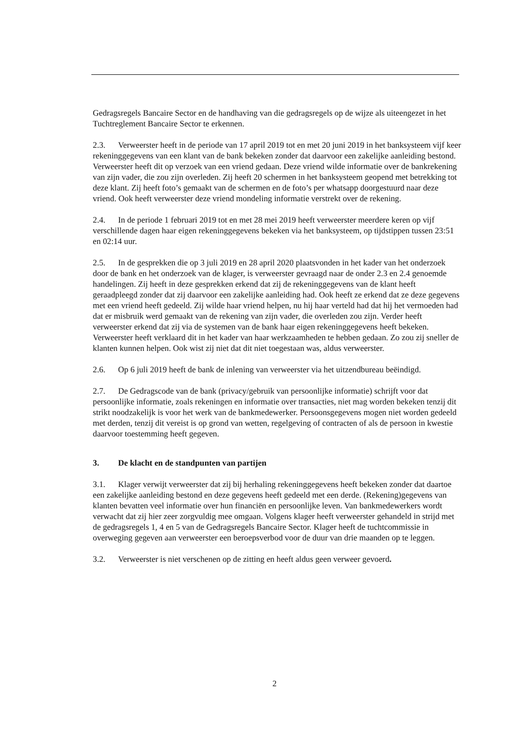Gedragsregels Bancaire Sector en de handhaving van die gedragsregels op de wijze als uiteengezet in het Tuchtreglement Bancaire Sector te erkennen.
2.3. Verweerster heeft in de periode van 17 april 2019 tot en met 20 juni 2019 in het banksysteem vijf keer rekeninggegevens van een klant van de bank bekeken zonder dat daarvoor een zakelijke aanleiding bestond. Verweerster heeft dit op verzoek van een vriend gedaan. Deze vriend wilde informatie over de bankrekening van zijn vader, die zou zijn overleden. Zij heeft 20 schermen in het banksysteem geopend met betrekking tot deze klant. Zij heeft foto’s gemaakt van de schermen en de foto’s per whatsapp doorgestuurd naar deze vriend. Ook heeft verweerster deze vriend mondeling informatie verstrekt over de rekening.
2.4. In de periode 1 februari 2019 tot en met 28 mei 2019 heeft verweerster meerdere keren op vijf verschillende dagen haar eigen rekeninggegevens bekeken via het banksysteem, op tijdstippen tussen 23:51 en 02:14 uur.
2.5. In de gesprekken die op 3 juli 2019 en 28 april 2020 plaatsvonden in het kader van het onderzoek door de bank en het onderzoek van de klager, is verweerster gevraagd naar de onder 2.3 en 2.4 genoemde handelingen. Zij heeft in deze gesprekken erkend dat zij de rekeninggegevens van de klant heeft geraadpleegd zonder dat zij daarvoor een zakelijke aanleiding had. Ook heeft ze erkend dat ze deze gegevens met een vriend heeft gedeeld. Zij wilde haar vriend helpen, nu hij haar verteld had dat hij het vermoeden had dat er misbruik werd gemaakt van de rekening van zijn vader, die overleden zou zijn. Verder heeft verweerster erkend dat zij via de systemen van de bank haar eigen rekeninggegevens heeft bekeken. Verweerster heeft verklaard dit in het kader van haar werkzaamheden te hebben gedaan. Zo zou zij sneller de klanten kunnen helpen. Ook wist zij niet dat dit niet toegestaan was, aldus verweerster.
2.6. Op 6 juli 2019 heeft de bank de inlening van verweerster via het uitzendbureau beëindigd.
2.7. De Gedragscode van de bank (privacy/gebruik van persoonlijke informatie) schrijft voor dat persoonlijke informatie, zoals rekeningen en informatie over transacties, niet mag worden bekeken tenzij dit strikt noodzakelijk is voor het werk van de bankmedewerker. Persoonsgegevens mogen niet worden gedeeld met derden, tenzij dit vereist is op grond van wetten, regelgeving of contracten of als de persoon in kwestie daarvoor toestemming heeft gegeven.
3. De klacht en de standpunten van partijen
3.1. Klager verwijt verweerster dat zij bij herhaling rekeninggegevens heeft bekeken zonder dat daartoe een zakelijke aanleiding bestond en deze gegevens heeft gedeeld met een derde. (Rekening)gegevens van klanten bevatten veel informatie over hun financiën en persoonlijke leven. Van bankmedewerkers wordt verwacht dat zij hier zeer zorgvuldig mee omgaan. Volgens klager heeft verweerster gehandeld in strijd met de gedragsregels 1, 4 en 5 van de Gedragsregels Bancaire Sector. Klager heeft de tuchtcommissie in overweging gegeven aan verweerster een beroepsverbod voor de duur van drie maanden op te leggen.
3.2. Verweerster is niet verschenen op de zitting en heeft aldus geen verweer gevoerd.
2